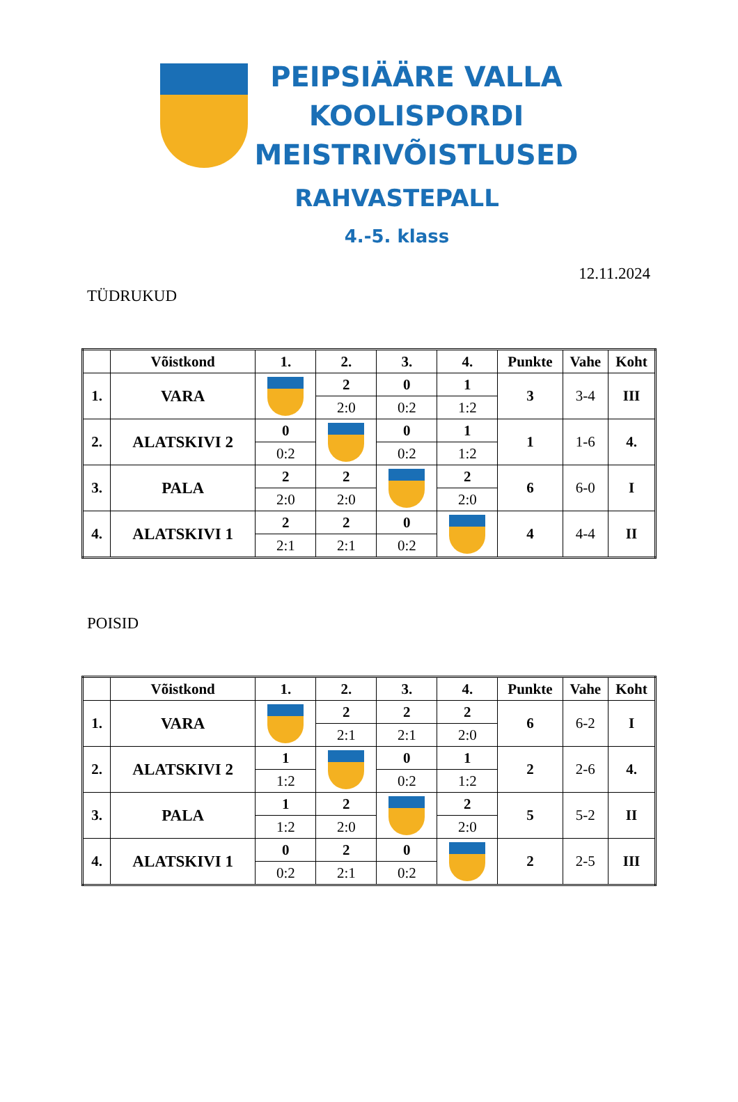PEIPSIÄÄRE VALLA
KOOLISPORDI
MEISTRIVÕISTLUSED
RAHVASTEPALL
4.-5. klass
12.11.2024
TÜDRUKUD
| | Võistkond | 1. | 2. | 3. | 4. | Punkte | Vahe | Koht |
| --- | --- | --- | --- | --- | --- | --- | --- | --- |
| 1. | VARA | | 2 | 0 | 1 | 3 | 3-4 | III |
| | | | 2:0 | 0:2 | 1:2 | | | |
| 2. | ALATSKIVI 2 | 0 | | 0 | 1 | 1 | 1-6 | 4. |
| | | 0:2 | | 0:2 | 1:2 | | | |
| 3. | PALA | 2 | 2 | | 2 | 6 | 6-0 | I |
| | | 2:0 | 2:0 | | 2:0 | | | |
| 4. | ALATSKIVI 1 | 2 | 2 | 0 | | 4 | 4-4 | II |
| | | 2:1 | 2:1 | 0:2 | | | | |
POISID
| | Võistkond | 1. | 2. | 3. | 4. | Punkte | Vahe | Koht |
| --- | --- | --- | --- | --- | --- | --- | --- | --- |
| 1. | VARA | | 2 | 2 | 2 | 6 | 6-2 | I |
| | | | 2:1 | 2:1 | 2:0 | | | |
| 2. | ALATSKIVI 2 | 1 | | 0 | 1 | 2 | 2-6 | 4. |
| | | 1:2 | | 0:2 | 1:2 | | | |
| 3. | PALA | 1 | 2 | | 2 | 5 | 5-2 | II |
| | | 1:2 | 2:0 | | 2:0 | | | |
| 4. | ALATSKIVI 1 | 0 | 2 | 0 | | 2 | 2-5 | III |
| | | 0:2 | 2:1 | 0:2 | | | | |